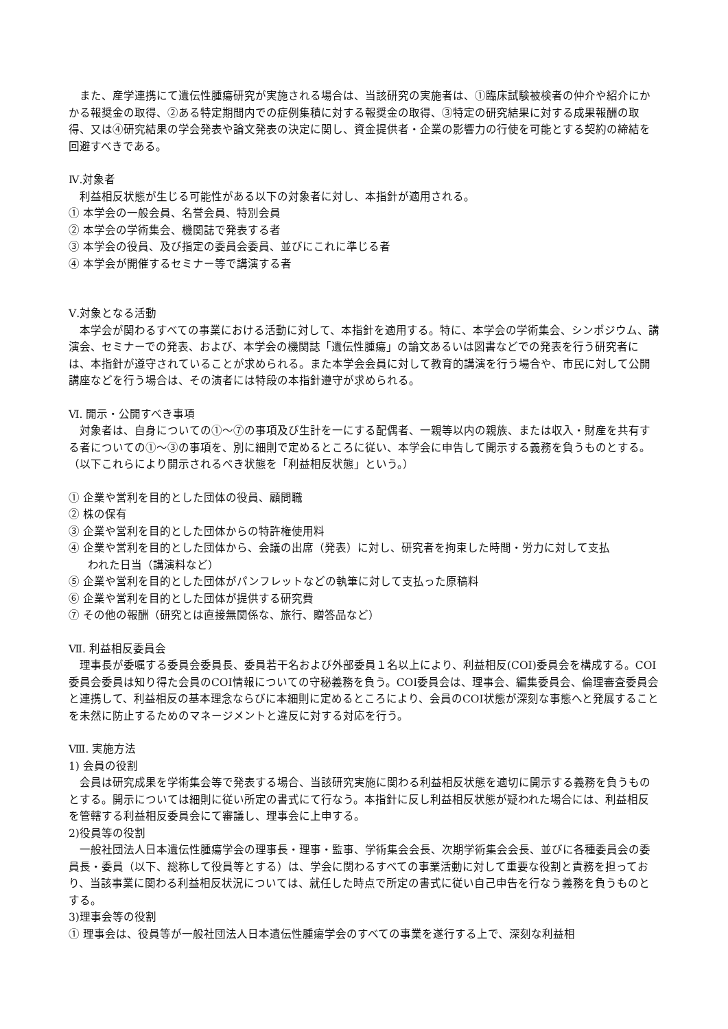また、産学連携にて遺伝性腫瘍研究が実施される場合は、当該研究の実施者は、①臨床試験被検者の仲介や紹介にかかる報奨金の取得、②ある特定期間内での症例集積に対する報奨金の取得、③特定の研究結果に対する成果報酬の取得、又は④研究結果の学会発表や論文発表の決定に関し、資金提供者・企業の影響力の行使を可能とする契約の締結を回避すべきである。
Ⅳ.対象者
　利益相反状態が生じる可能性がある以下の対象者に対し、本指針が適用される。
① 本学会の一般会員、名誉会員、特別会員
② 本学会の学術集会、機関誌で発表する者
③ 本学会の役員、及び指定の委員会委員、並びにこれに準じる者
④ 本学会が開催するセミナー等で講演する者
Ⅴ.対象となる活動
　本学会が関わるすべての事業における活動に対して、本指針を適用する。特に、本学会の学術集会、シンポジウム、講演会、セミナーでの発表、および、本学会の機関誌「遺伝性腫瘍」の論文あるいは図書などでの発表を行う研究者には、本指針が遵守されていることが求められる。また本学会会員に対して教育的講演を行う場合や、市民に対して公開講座などを行う場合は、その演者には特段の本指針遵守が求められる。
Ⅵ. 開示・公開すべき事項
　対象者は、自身についての①～⑦の事項及び生計を一にする配偶者、一親等以内の親族、または収入・財産を共有する者についての①～③の事項を、別に細則で定めるところに従い、本学会に申告して開示する義務を負うものとする。（以下これらにより開示されるべき状態を「利益相反状態」という。）
① 企業や営利を目的とした団体の役員、顧問職
② 株の保有
③ 企業や営利を目的とした団体からの特許権使用料
④ 企業や営利を目的とした団体から、会議の出席（発表）に対し、研究者を拘束した時間・労力に対して支払
われた日当（講演料など）
⑤ 企業や営利を目的とした団体がパンフレットなどの執筆に対して支払った原稿料
⑥ 企業や営利を目的とした団体が提供する研究費
⑦ その他の報酬（研究とは直接無関係な、旅行、贈答品など）
Ⅶ. 利益相反委員会
　理事長が委嘱する委員会委員長、委員若干名および外部委員１名以上により、利益相反(COI)委員会を構成する。COI委員会委員は知り得た会員のCOI情報についての守秘義務を負う。COI委員会は、理事会、編集委員会、倫理審査委員会と連携して、利益相反の基本理念ならびに本細則に定めるところにより、会員のCOI状態が深刻な事態へと発展することを未然に防止するためのマネージメントと違反に対する対応を行う。
Ⅷ. 実施方法
1) 会員の役割
　会員は研究成果を学術集会等で発表する場合、当該研究実施に関わる利益相反状態を適切に開示する義務を負うものとする。開示については細則に従い所定の書式にて行なう。本指針に反し利益相反状態が疑われた場合には、利益相反を管轄する利益相反委員会にて審議し、理事会に上申する。
2)役員等の役割
　一般社団法人日本遺伝性腫瘍学会の理事長・理事・監事、学術集会会長、次期学術集会会長、並びに各種委員会の委員長・委員（以下、総称して役員等とする）は、学会に関わるすべての事業活動に対して重要な役割と責務を担っており、当該事業に関わる利益相反状況については、就任した時点で所定の書式に従い自己申告を行なう義務を負うものとする。
3)理事会等の役割
① 理事会は、役員等が一般社団法人日本遺伝性腫瘍学会のすべての事業を遂行する上で、深刻な利益相